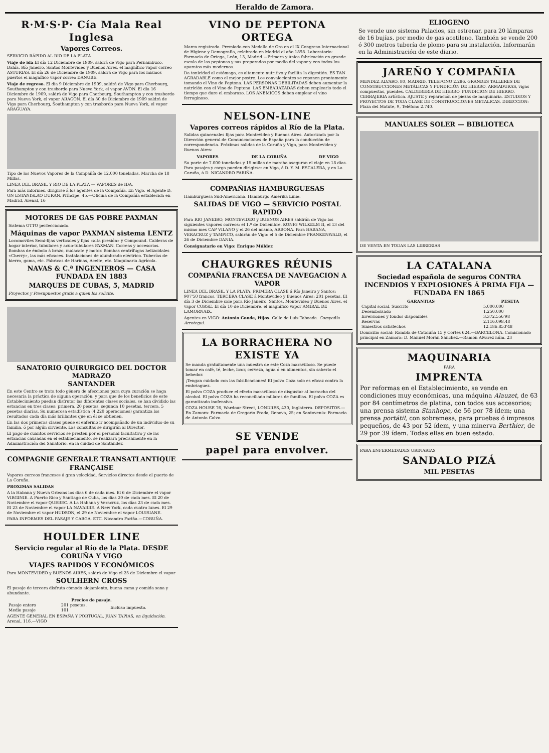Heraldo de Zamora.
R·M·S·P· Cía Mala Real Inglesa
Vapores Correos.
SERVICIO RÁPIDO AL RIO DE LA PLATA
Viaje de ida El día 12 Diciembre de 1909, saldrá de Vigo para Pernambuco, Bahía, Río Janeiro, Santos Montevideo y Buenos Aires, el magnífico vapor correo ASTURIAS. El día 26 de Diciembre de 1909, saldrá de Vigo para los mismos puertos el magnífico vapor correo DANUBE.
Viaje de regreso. El día 9 Diciembre de 1909, saldrá de Vigo para Cherbourg, Southampton y con trasbordo para Nueva York, el vapor AVON. El día 16 Diciembre de 1909, saldrá de Vigo para Cherbourg, Southampton y con trasbordo para Nueva York, el vapor ARAGON. El día 30 de Diciembre de 1909 saldrá de Vigo para Cherbourg, Southampton y con trasbordo para Nueva York, el vapor ARAGUAYA.
Tipo de los Nuevos Vapores de la Compañía de 12.000 toneladas. Marcha de 18 Millas.
LINEA DEL BRASIL Y RIO DE LA PLATA — VAPORES de IDA.
Para más informes, dirigirse á los agentes de la Compañía. En Vigo, el Agente D. ON ESTANISLAO DURAN, Príncipe, 45.—Oficina de la Compañía establecida en Madrid, Arenal, 16
MOTORES DE GAS POBRE PAXMAN
Sistema OTTO perfeccionado.
Máquinas de vapor PAXMAN sistema LENTZ
Locomoviles Semi-fijas verticales y fijas «alta presión» y Compound. Calderas de hogar interior, tubulares y acuo-tubulares PAXMAN. Correas y accesorios. Bombas de émbolo á brazo, malacate y motor. Bombas centrífugas helizoidales «Cherry», las más eficaces. Instalaciones de alumbrado eléctrico. Tuberías de hierro, goma, etc. Fábricas de Harinas, Aceite, etc. Maquinaria Agrícola.
NAVAS & C.ª INGENIEROS — CASA FUNDADA EN 1883
MARQUES DE CUBAS, 5, MADRID
Proyectos y Presupuestos gratis a quien los solicite.
SANATORIO QUIRURGICO DEL DOCTOR MADRAZO
SANTANDER
En este Centro se trata todo género de afecciones para cuya curación se haga necesaria la práctica de alguna operación; y para que de los beneficios de este Establecimiento puedan disfrutar las diferentes clases sociales, se han dividido las estancias en tres clases: primera, 20 pesetas, segunda 10 pesetas, tercera, 5 pesetas diarias. Su numerosa estadística (4.220 operaciones) garantiza los resultados cada día más brillantes que en él se obtienen.
En las dos primeras clases puede el enfermo ir acompañado de un individuo de su familia, ó por algún sirviente. Las consultas se dirigirán al Director.
El pago de cuantos servicios se presten por el personal facultativo y de las estancias causadas en el establecimiento, se realizará precisamente en la Administración del Sanatorio, en la ciudad de Santander.
COMPAGNIE GENERALE TRANSATLANTIQUE FRANÇAISE
Vapores correos franceses á gran velocidad. Servicios directos desde el puerto de La Coruña.
PROXIMAS SALIDAS
A la Habana y Nueva Orleans los días 6 de cada mes. El 6 de Diciembre el vapor VIRGINIE. A Puerto Rico y Santiago de Cuba, los días 20 de cada mes. El 20 de Noviembre el vapor QUEBEC. A La Habana y Veracruz, los días 23 de cada mes. El 23 de Noviembre el vapor LA NAVARRE. A New York, cada cuatro lunes. El 29 de Noviembre el vapor HUDSON, el 29 de Noviembre el vapor LOUISIANE.
PARA INFORMES DEL PASAJE Y CARGA, ETC. Nicandro Fariña.—CORUÑA.
HOULDER LINE
Servicio regular al Río de la Plata. DESDE CORUÑA Y VIGO
VIAJES RAPIDOS Y ECONÓMICOS
Para MONTEVIDEO y BUENOS AIRES, saldrá de Vigo el 25 de Diciembre el vapor
SOULHERN CROSS
El pasaje de tercera disfruta cómodo alojamiento, buena cama y comida sana y abundante.
| Precios de pasaje. | | |
| --- | --- | --- |
| Pasaje entero | 201 pesetas. | Incluso impuesto. |
| Medio pasaje | 101 | |
AGENTE GENERAL EN ESPAÑA Y PORTUGAL, JUAN TAPIAS, en liquidación. Arenal, 116.—VIGO
VINO DE PEPTONA ORTEGA
Marca registrada. Premiado con Medalla de Oro en el IX Congreso Internacional de Higiene y Demografía, celebrado en Madrid el año 1898. Laboratorio: Farmacia de Ortega, León, 13, Madrid.—Primera y única fabricación en grande escala de las peptonas y sus preparados por medio del vapor y con todos los aparatos más modernos.
Da tonicidad al estómago, es altamente nutritivo y facilita la digestión. ES TAN AGRADABLE como el mejor postre. Los convalecientes se reponen prontamente tomando el Vino de Peptona. LAS PERSONAS DEBILITADAS deben aumentar la nutrición con el Vino de Peptona. LAS EMBARAZADAS deben emplearlo todo el tiempo que dure el embarazo. LOS ANEMICOS deben emplear el vino ferruginoso.
NELSON-LINE
Vapores correos rápidos al Río de la Plata.
Salidas quincenales fijas para Montevideo y Buenos Aires. Autorizada por la Dirección general de Comunicaciones de España para la conducción de correspondencia. Próximas salidas de la Coruña y Vigo, para Montevideo y Buenos Aires:
| VAPORES | DE LA CORUÑA | DE VIGO |
| --- | --- | --- |
Su porte de 7.000 toneladas y 15 millas de marcha aseguran el viaje en 18 días. Para pasajes y carga pueden dirigirse: en Vigo, á D. Y. M. ESCALERA, y en La Coruña, á D. NICANDRO FARIÑA.
COMPAÑIAS HAMBURGUESAS
Hamburguesa Sud-Americana. Hamburgo Amérika Linie.
SALIDAS DE VIGO — SERVICIO POSTAL RAPIDO
Para RIO JANEIRO, MONTEVIDEO y BUENOS AIRES saldrán de Vigo los siguientes vapores correos: el 1.º de Diciembre, KONIG WILKELM II, el 13 del mismo mes CAP VILANO y el 26 del mismo, ARBONA. Para HABANA, VERACRUZ y TAMPICO, saldrán de Vigo: el 5 de Diciembre FRANKENWALD, el 26 de Diciembre DANIA.
Consignatario en Vigo: Enrique Múlder.
CHAURGRES RÉUNIS
COMPAÑIA FRANCESA DE NAVEGACION A VAPOR
LINEA DEL BRASIL Y LA PLATA. PRIMERA CLASE á Río Janeiro y Santos: 907'50 francos. TERCERA CLASE á Montevideo y Buenos Aires: 201 pesetas. El día 3 de Diciembre sale para Río Janeiro, Santos, Montevideo y Buenos Aires, el vapor CORSE. El día 10 de Diciembre, el magnífico vapor AMIRAL DE LAMORNAIX.
Agentes en VIGO: Antonio Conde, Hijos. Calle de Luis Taboada. Compañía Arrotegui.
LA BORRACHERA NO EXISTE YA
Se manda gratuitamente una muestra de este Coza maravilloso. Se puede tomar en café, té, leche, licor, cerveza, agua ó en alimentos, sin saberlo el bebedor.
¡Tengan cuidado con las falsificaciones! El polvo Coza solo es eficaz contra la embriaguez.
El polvo COZA produce el efecto maravilloso de disgustar al borracho del alcohol. El polvo COZA ha reconciliado millares de familias. El polvo COZA es garantizado inofensivo.
COZA HOUSE 76, Wardour Street, LONDRES, 430, Inglaterra. DEPOSITOS.—En Zamora: Farmacia de Gregorio Prada, Renova, 25; en Santovenia: Farmacia de Antonio Calvo.
SE VENDE
papel para envolver.
ELIOGENO
Se vende uno sistema Palacios, sin estrenar, para 20 lámparas de 16 bujías, por medio de gas acetileno. También se vende 200 ó 300 metros tubería de plomo para su instalación. Informarán en la Administración de este diario.
JAREÑO Y COMPAÑIA
MENDEZ ALVARO, 80, MADRID, TELEFONO 2.286. GRANDES TALLERES DE CONSTRUCCIONES METÁLICAS Y FUNDICIÓN DE HIERRO. ARMADURAS, vigas compuestas, puentes. CALDERERIA DE HIERRO. FUNDICION DE HIERRO. CERRAJERIA artística. AJUSTE y reparación de piezas de maquinaria. ESTUDIOS Y PROYECTOS DE TODA CLASE DE CONSTRUCCIONES METALICAS. DIRECCION: Plaza del Matute, 9, Teléfono 2.740.
MANUALES SOLER — BIBLIOTECA
DE VENTA EN TODAS LAS LIBRERIAS
LA CATALANA
Sociedad española de seguros CONTRA INCENDIOS Y EXPLOSIONES Á PRIMA FIJA — FUNDADA EN 1865
| GARANTIAS | PESETA |
| --- | --- |
| Capital social. Suscrito | 5.000.000 |
| Desembolsado | 1.250.000 |
| Inversiones y fondos disponibles | 3.372.556'98 |
| Reservas | 2.116.098,48 |
| Siniestros satisfechos | 12.186.853'48 |
Domicilio social: Rambla de Cataluña 15 y Cortes 624.—BARCELONA. Comisionado principal en Zamora: D. Manuel Morán Sánchez.—Ramón Alvarez núm. 23
MAQUINARIA
PARA
IMPRENTA
Por reformas en el Establecimiento, se vende en condiciones muy económicas, una máquina Alauzet, de 63 por 84 centímetros de platina, con todos sus accesorios; una prensa sistema Stanhope, de 56 por 78 ídem; una prensa portátil, con sobremesa, para pruebas ó impresos pequeños, de 43 por 52 ídem, y una minerva Berthier, de 29 por 39 ídem. Todas ellas en buen estado.
PARA ENFERMEDADES URINARIAS
SANDALO PIZÁ
MIL PESETAS